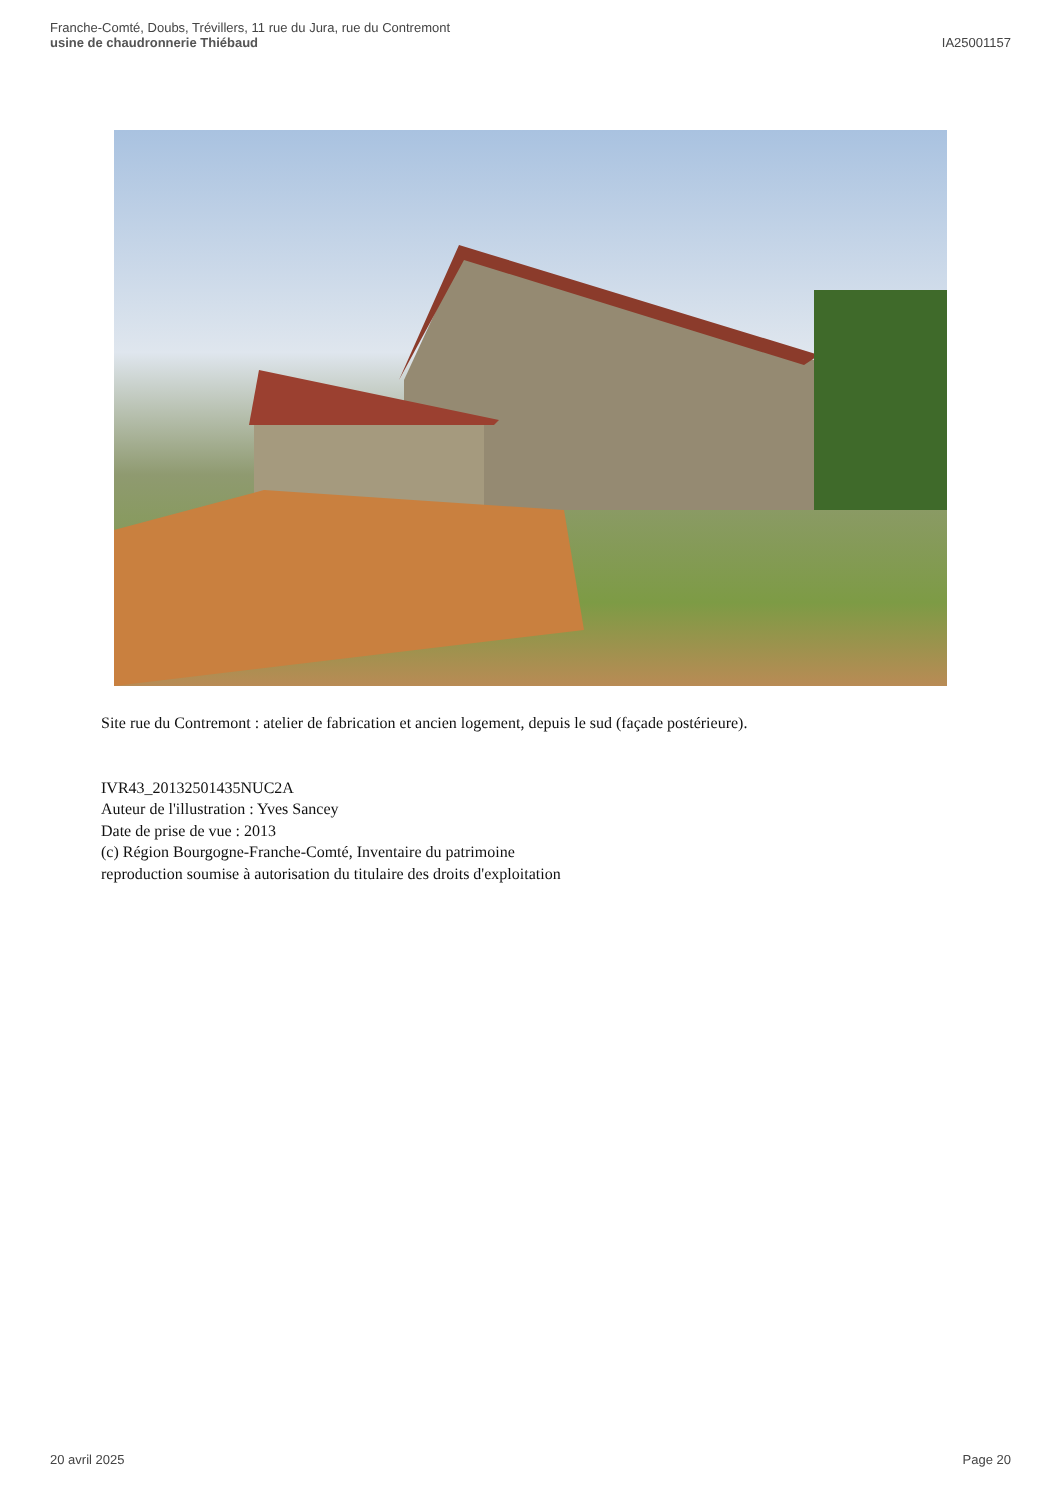Franche-Comté, Doubs, Trévillers, 11 rue du Jura, rue du Contremont
usine de chaudronnerie Thiébaud
IA25001157
Site rue du Contremont : atelier de fabrication et ancien logement, depuis le sud (façade postérieure).
IVR43_20132501435NUC2A
Auteur de l'illustration : Yves Sancey
Date de prise de vue : 2013
(c) Région Bourgogne-Franche-Comté, Inventaire du patrimoine
reproduction soumise à autorisation du titulaire des droits d'exploitation
20 avril 2025 Page 20